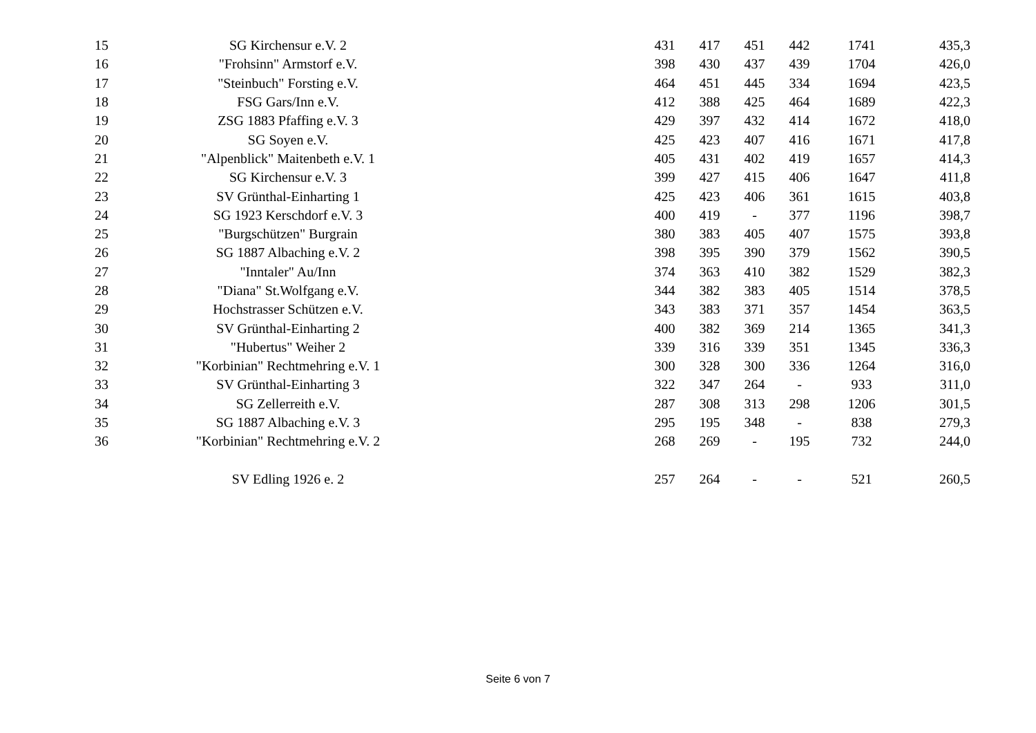| 15 | SG Kirchensur e.V. 2 | | 431 | 417 | 451 | 442 | 1741 | 435,3 |
| 16 | "Frohsinn" Armstorf e.V. | | 398 | 430 | 437 | 439 | 1704 | 426,0 |
| 17 | "Steinbuch" Forsting e.V. | | 464 | 451 | 445 | 334 | 1694 | 423,5 |
| 18 | FSG Gars/Inn e.V. | | 412 | 388 | 425 | 464 | 1689 | 422,3 |
| 19 | ZSG 1883 Pfaffing e.V. 3 | | 429 | 397 | 432 | 414 | 1672 | 418,0 |
| 20 | SG Soyen e.V. | | 425 | 423 | 407 | 416 | 1671 | 417,8 |
| 21 | "Alpenblick" Maitenbeth e.V. 1 | | 405 | 431 | 402 | 419 | 1657 | 414,3 |
| 22 | SG Kirchensur e.V. 3 | | 399 | 427 | 415 | 406 | 1647 | 411,8 |
| 23 | SV Grünthal-Einharting 1 | | 425 | 423 | 406 | 361 | 1615 | 403,8 |
| 24 | SG 1923 Kerschdorf e.V. 3 | | 400 | 419 | - | 377 | 1196 | 398,7 |
| 25 | "Burgschützen" Burgrain | | 380 | 383 | 405 | 407 | 1575 | 393,8 |
| 26 | SG 1887 Albaching e.V. 2 | | 398 | 395 | 390 | 379 | 1562 | 390,5 |
| 27 | "Inntaler" Au/Inn | | 374 | 363 | 410 | 382 | 1529 | 382,3 |
| 28 | "Diana" St.Wolfgang e.V. | | 344 | 382 | 383 | 405 | 1514 | 378,5 |
| 29 | Hochstrasser Schützen e.V. | | 343 | 383 | 371 | 357 | 1454 | 363,5 |
| 30 | SV Grünthal-Einharting 2 | | 400 | 382 | 369 | 214 | 1365 | 341,3 |
| 31 | "Hubertus" Weiher 2 | | 339 | 316 | 339 | 351 | 1345 | 336,3 |
| 32 | "Korbinian" Rechtmehring e.V. 1 | | 300 | 328 | 300 | 336 | 1264 | 316,0 |
| 33 | SV Grünthal-Einharting 3 | | 322 | 347 | 264 | - | 933 | 311,0 |
| 34 | SG Zellerreith e.V. | | 287 | 308 | 313 | 298 | 1206 | 301,5 |
| 35 | SG 1887 Albaching e.V. 3 | | 295 | 195 | 348 | - | 838 | 279,3 |
| 36 | "Korbinian" Rechtmehring e.V. 2 | | 268 | 269 | - | 195 | 732 | 244,0 |
| | SV Edling 1926 e. 2 | | 257 | 264 | - | - | 521 | 260,5 |
Seite 6 von 7